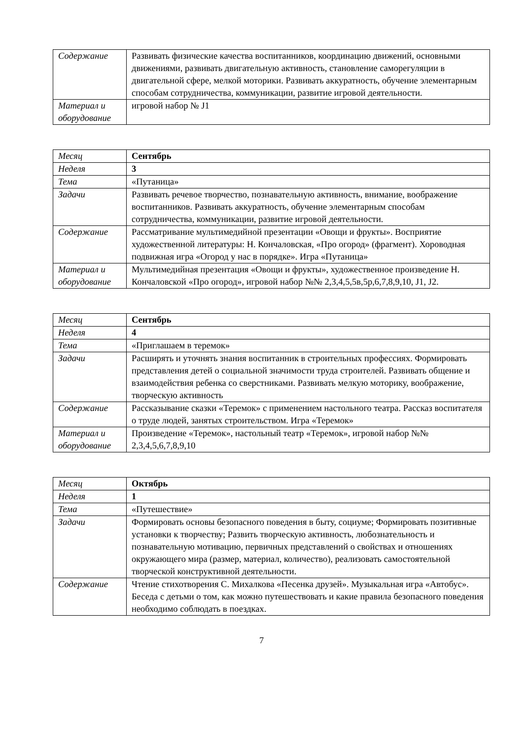| Содержание | Развивать физические качества воспитанников, координацию движений, основными движениями, развивать двигательную активность, становление саморегуляции в двигательной сфере, мелкой моторики. Развивать аккуратность, обучение элементарным способам сотрудничества, коммуникации, развитие игровой деятельности. |
| Материал и оборудование | игровой набор № J1 |
| Месяц | Сентябрь |
| Неделя | 3 |
| Тема | «Путаница» |
| Задачи | Развивать речевое творчество, познавательную активность, внимание, воображение воспитанников. Развивать аккуратность, обучение элементарным способам сотрудничества, коммуникации, развитие игровой деятельности. |
| Содержание | Рассматривание мультимедийной презентации «Овощи и фрукты». Восприятие художественной литературы: Н. Кончаловская, «Про огород» (фрагмент). Хороводная подвижная игра «Огород у нас в порядке». Игра «Путаница» |
| Материал и оборудование | Мультимедийная презентация «Овощи и фрукты», художественное произведение Н. Кончаловской «Про огород», игровой набор №№ 2,3,4,5,5в,5р,6,7,8,9,10, J1, J2. |
| Месяц | Сентябрь |
| Неделя | 4 |
| Тема | «Приглашаем в теремок» |
| Задачи | Расширять и уточнять знания воспитанник в строительных профессиях. Формировать представления детей о социальной значимости труда строителей. Развивать общение и взаимодействия ребенка со сверстниками. Развивать мелкую моторику, воображение, творческую активность |
| Содержание | Рассказывание сказки «Теремок» с применением настольного театра. Рассказ воспитателя о труде людей, занятых строительством. Игра «Теремок» |
| Материал и оборудование | Произведение «Теремок», настольный театр «Теремок», игровой набор №№ 2,3,4,5,6,7,8,9,10 |
| Месяц | Октябрь |
| Неделя | 1 |
| Тема | «Путешествие» |
| Задачи | Формировать основы безопасного поведения в быту, социуме; Формировать позитивные установки к творчеству; Развить творческую активность, любознательность и познавательную мотивацию, первичных представлений о свойствах и отношениях окружающего мира (размер, материал, количество), реализовать самостоятельной творческой конструктивной деятельности. |
| Содержание | Чтение стихотворения С. Михалкова «Песенка друзей». Музыкальная игра «Автобус». Беседа с детьми о том, как можно путешествовать и какие правила безопасного поведения необходимо соблюдать в поездках. |
7